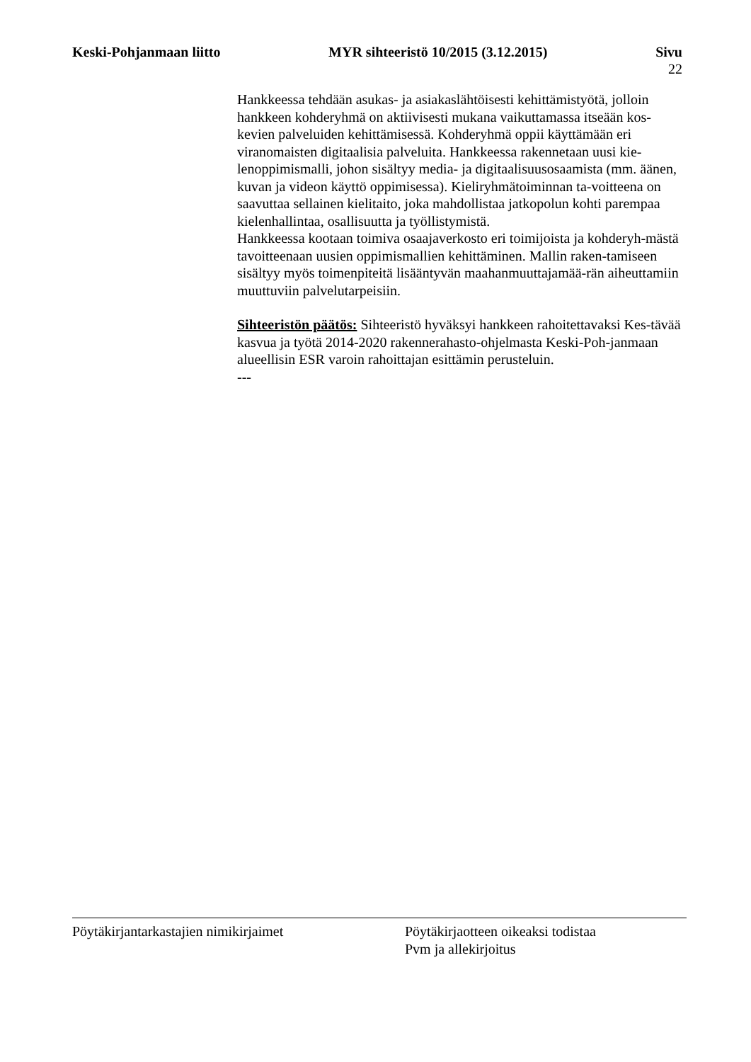Keski-Pohjanmaan liitto MYR sihteeristö 10/2015 (3.12.2015) Sivu
22
Hankkeessa tehdään asukas- ja asiakaslähtöisesti kehittämistyötä, jolloin hankkeen kohderyhmä on aktiivisesti mukana vaikuttamassa itseään kos-kevien palveluiden kehittämisessä. Kohderyhmä oppii käyttämään eri viranomaisten digitaalisia palveluita. Hankkeessa rakennetaan uusi kie-lenoppimismalli, johon sisältyy media- ja digitaalisuusosaamista (mm. äänen, kuvan ja videon käyttö oppimisessa). Kieliryhmätoiminnan ta-voitteena on saavuttaa sellainen kielitaito, joka mahdollistaa jatkopolun kohti parempaa kielenhallintaa, osallisuutta ja työllistymistä.
Hankkeessa kootaan toimiva osaajaverkosto eri toimijoista ja kohderyh-mästä tavoitteenaan uusien oppimismallien kehittäminen. Mallin raken-tamiseen sisältyy myös toimenpiteitä lisääntyvän maahanmuuttajamää-rän aiheuttamiin muuttuviin palvelutarpeisiin.
Sihteeristön päätös: Sihteeristö hyväksyi hankkeen rahoitettavaksi Kes-tävää kasvua ja työtä 2014-2020 rakennerahasto-ohjelmasta Keski-Poh-janmaan alueellisin ESR varoin rahoittajan esittämin perusteluin.
---
Pöytäkirjantarkastajien nimikirjaimet Pöytäkirjaotteen oikeaksi todistaa
Pvm ja allekirjoitus